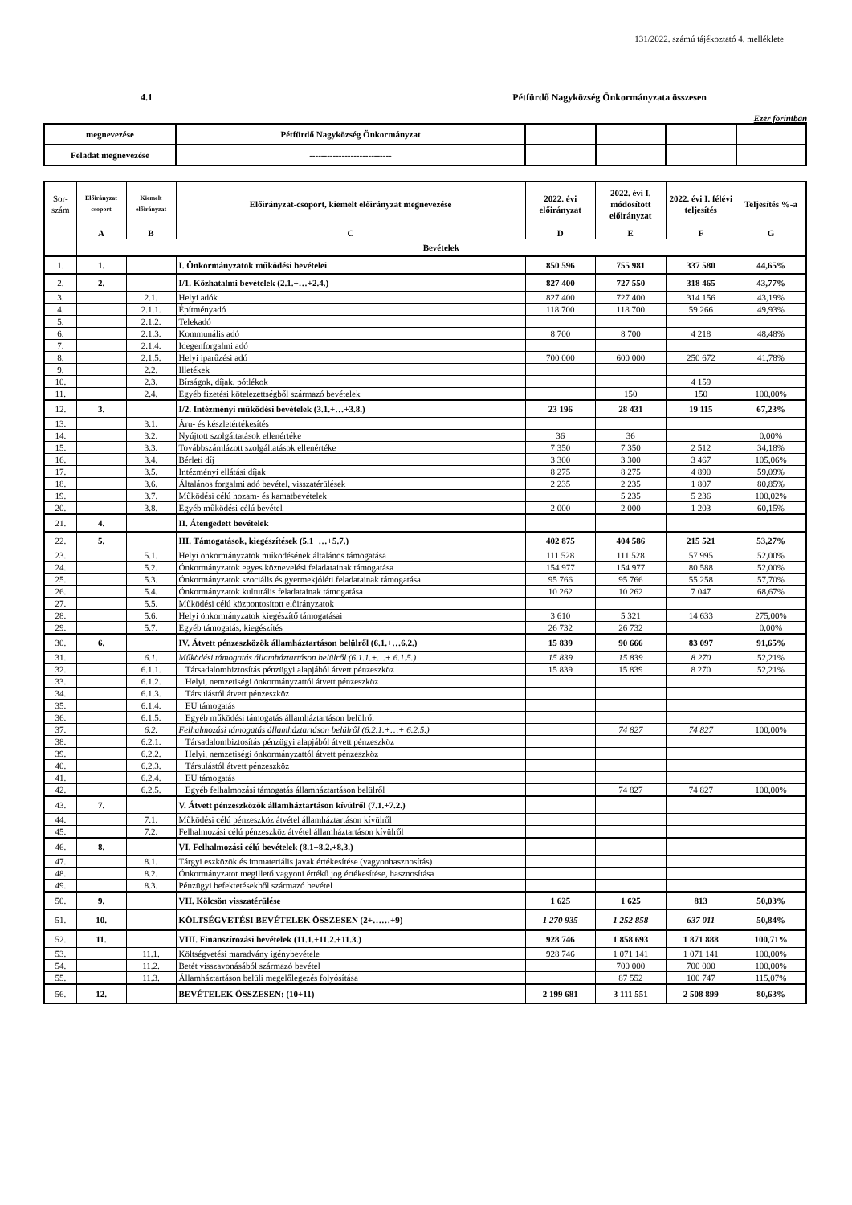131/2022. számú tájékoztató 4. melléklete
4.1 Pétfürdő Nagyközség Önkormányzata összesen
Ezer forintban
| megnevezése | Pétfürdő Nagyközség Önkormányzat | | | | |
| Feladat megnevezése | ---------------------------- | | | | |
| Sor-szám | Előirányzat csoport | Kiemelt előirányzat | Előirányzat-csoport, kiemelt előirányzat megnevezése | 2022. évi előirányzat | 2022. évi I. módosított előirányzat | 2022. évi I. félévi teljesítés | Teljesítés %-a |
| --- | --- | --- | --- | --- | --- | --- | --- |
| | A | B | C | D | E | F | G |
| | Bevételek | | | | | | |
| 1. | 1. | | I. Önkormányzatok működési bevételei | 850 596 | 755 981 | 337 580 | 44,65% |
| 2. | 2. | | I/1. Közhatalmi bevételek (2.1.+…+2.4.) | 827 400 | 727 550 | 318 465 | 43,77% |
| 3. | | 2.1. | Helyi adók | 827 400 | 727 400 | 314 156 | 43,19% |
| 4. | | 2.1.1. | Építményadó | 118 700 | 118 700 | 59 266 | 49,93% |
| 5. | | 2.1.2. | Telekadó | | | | |
| 6. | | 2.1.3. | Kommunális adó | 8 700 | 8 700 | 4 218 | 48,48% |
| 7. | | 2.1.4. | Idegenforgalmi adó | | | | |
| 8. | | 2.1.5. | Helyi iparűzési adó | 700 000 | 600 000 | 250 672 | 41,78% |
| 9. | | 2.2. | Illetékek | | | | |
| 10. | | 2.3. | Bírságok, díjak, pótlékok | | | 4 159 | |
| 11. | | 2.4. | Egyéb fizetési kötelezettségből származó bevételek | | 150 | 150 | 100,00% |
| 12. | 3. | | I/2. Intézményi működési bevételek (3.1.+…+3.8.) | 23 196 | 28 431 | 19 115 | 67,23% |
| 13. | | 3.1. | Áru- és készletértékesítés | | | | |
| 14. | | 3.2. | Nyújtott szolgáltatások ellenértéke | 36 | 36 | | 0,00% |
| 15. | | 3.3. | Továbbszámlázott szolgáltatások ellenértéke | 7 350 | 7 350 | 2 512 | 34,18% |
| 16. | | 3.4. | Bérleti díj | 3 300 | 3 300 | 3 467 | 105,06% |
| 17. | | 3.5. | Intézményi ellátási díjak | 8 275 | 8 275 | 4 890 | 59,09% |
| 18. | | 3.6. | Általános forgalmi adó bevétel, visszatérülések | 2 235 | 2 235 | 1 807 | 80,85% |
| 19. | | 3.7. | Működési célú hozam- és kamatbevételek | | 5 235 | 5 236 | 100,02% |
| 20. | | 3.8. | Egyéb működési célú bevétel | 2 000 | 2 000 | 1 203 | 60,15% |
| 21. | 4. | | II. Átengedett bevételek | | | | |
| 22. | 5. | | III. Támogatások, kiegészítések (5.1+…+5.7.) | 402 875 | 404 586 | 215 521 | 53,27% |
| 23. | | 5.1. | Helyi önkormányzatok működésének általános támogatása | 111 528 | 111 528 | 57 995 | 52,00% |
| 24. | | 5.2. | Önkormányzatok egyes köznevelési feladatainak támogatása | 154 977 | 154 977 | 80 588 | 52,00% |
| 25. | | 5.3. | Önkormányzatok szociális és gyermekjóléti feladatainak támogatása | 95 766 | 95 766 | 55 258 | 57,70% |
| 26. | | 5.4. | Önkormányzatok kulturális feladatainak támogatása | 10 262 | 10 262 | 7 047 | 68,67% |
| 27. | | 5.5. | Működési célú központosított előirányzatok | | | | |
| 28. | | 5.6. | Helyi önkormányzatok kiegészítő támogatásai | 3 610 | 5 321 | 14 633 | 275,00% |
| 29. | | 5.7. | Egyéb támogatás, kiegészítés | 26 732 | 26 732 | | 0,00% |
| 30. | 6. | | IV. Átvett pénzeszközök államháztartáson belülről (6.1.+…6.2.) | 15 839 | 90 666 | 83 097 | 91,65% |
| 31. | | 6.1. | Működési támogatás államháztartáson belülről (6.1.1.+…+ 6.1.5.) | 15 839 | 15 839 | 8 270 | 52,21% |
| 32. | | 6.1.1. | Társadalombiztosítás pénzügyi alapjából átvett pénzeszköz | 15 839 | 15 839 | 8 270 | 52,21% |
| 33. | | 6.1.2. | Helyi, nemzetiségi önkormányzattól átvett pénzeszköz | | | | |
| 34. | | 6.1.3. | Társulástól átvett pénzeszköz | | | | |
| 35. | | 6.1.4. | EU támogatás | | | | |
| 36. | | 6.1.5. | Egyéb működési támogatás államháztartáson belülről | | | | |
| 37. | | 6.2. | Felhalmozási támogatás államháztartáson belülről (6.2.1.+…+ 6.2.5.) | | 74 827 | 74 827 | 100,00% |
| 38. | | 6.2.1. | Társadalombiztosítás pénzügyi alapjából átvett pénzeszköz | | | | |
| 39. | | 6.2.2. | Helyi, nemzetiségi önkormányzattól átvett pénzeszköz | | | | |
| 40. | | 6.2.3. | Társulástól átvett pénzeszköz | | | | |
| 41. | | 6.2.4. | EU támogatás | | | | |
| 42. | | 6.2.5. | Egyéb felhalmozási támogatás államháztartáson belülről | | 74 827 | 74 827 | 100,00% |
| 43. | 7. | | V. Átvett pénzeszközök államháztartáson kívülről (7.1.+7.2.) | | | | |
| 44. | | 7.1. | Működési célú pénzeszköz átvétel államháztartáson kívülről | | | | |
| 45. | | 7.2. | Felhalmozási célú pénzeszköz átvétel államháztartáson kívülről | | | | |
| 46. | 8. | | VI. Felhalmozási célú bevételek (8.1+8.2.+8.3.) | | | | |
| 47. | | 8.1. | Tárgyi eszközök és immateriális javak értékesítése (vagyonhasznosítás) | | | | |
| 48. | | 8.2. | Önkormányzatot megillető vagyoni értékű jog értékesítése, hasznosítása | | | | |
| 49. | | 8.3. | Pénzügyi befektetésekből származó bevétel | | | | |
| 50. | 9. | | VII. Kölcsön visszatérülése | 1 625 | 1 625 | 813 | 50,03% |
| 51. | 10. | | KÖLTSÉGVETÉSI BEVÉTELEK ÖSSZESEN (2+……+9) | 1 270 935 | 1 252 858 | 637 011 | 50,84% |
| 52. | 11. | | VIII. Finanszírozási bevételek (11.1.+11.2.+11.3.) | 928 746 | 1 858 693 | 1 871 888 | 100,71% |
| 53. | | 11.1. | Költségvetési maradvány igénybevétele | 928 746 | 1 071 141 | 1 071 141 | 100,00% |
| 54. | | 11.2. | Betét visszavonásából származó bevétel | | 700 000 | 700 000 | 100,00% |
| 55. | | 11.3. | Államháztartáson belüli megelőlegezés folyósítása | | 87 552 | 100 747 | 115,07% |
| 56. | 12. | | BEVÉTELEK ÖSSZESEN: (10+11) | 2 199 681 | 3 111 551 | 2 508 899 | 80,63% |